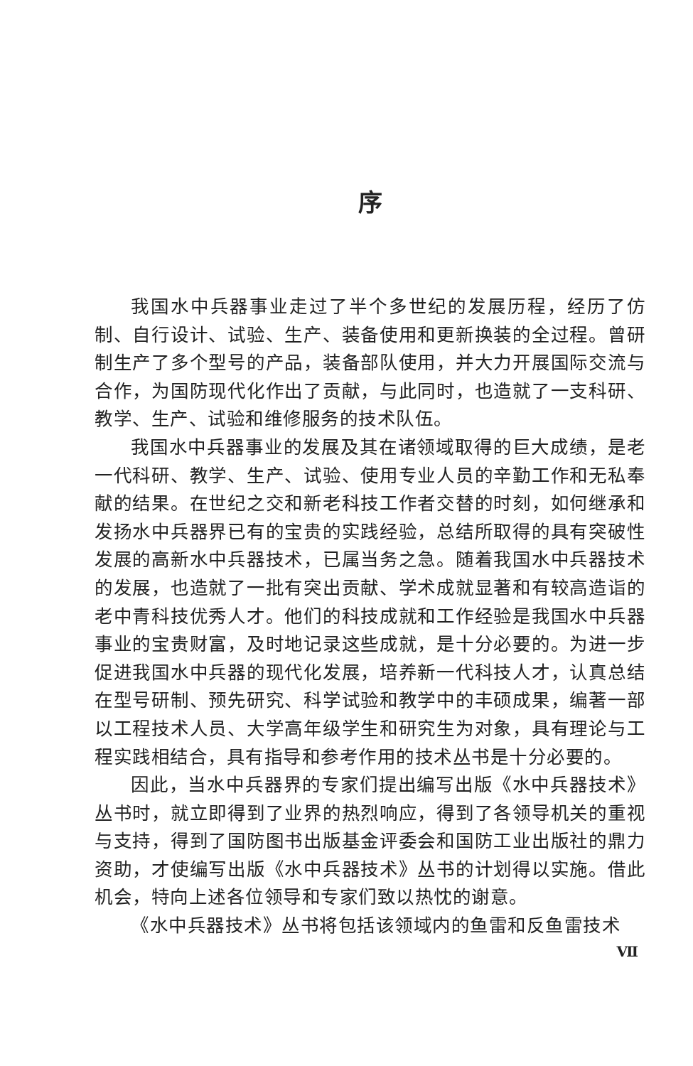序
我国水中兵器事业走过了半个多世纪的发展历程，经历了仿制、自行设计、试验、生产、装备使用和更新换装的全过程。曾研制生产了多个型号的产品，装备部队使用，并大力开展国际交流与合作，为国防现代化作出了贡献，与此同时，也造就了一支科研、教学、生产、试验和维修服务的技术队伍。
我国水中兵器事业的发展及其在诸领域取得的巨大成绩，是老一代科研、教学、生产、试验、使用专业人员的辛勤工作和无私奉献的结果。在世纪之交和新老科技工作者交替的时刻，如何继承和发扬水中兵器界已有的宝贵的实践经验，总结所取得的具有突破性发展的高新水中兵器技术，已属当务之急。随着我国水中兵器技术的发展，也造就了一批有突出贡献、学术成就显著和有较高造诣的老中青科技优秀人才。他们的科技成就和工作经验是我国水中兵器事业的宝贵财富，及时地记录这些成就，是十分必要的。为进一步促进我国水中兵器的现代化发展，培养新一代科技人才，认真总结在型号研制、预先研究、科学试验和教学中的丰硕成果，编著一部以工程技术人员、大学高年级学生和研究生为对象，具有理论与工程实践相结合，具有指导和参考作用的技术丛书是十分必要的。
因此，当水中兵器界的专家们提出编写出版《水中兵器技术》丛书时，就立即得到了业界的热烈响应，得到了各领导机关的重视与支持，得到了国防图书出版基金评委会和国防工业出版社的鼎力资助，才使编写出版《水中兵器技术》丛书的计划得以实施。借此机会，特向上述各位领导和专家们致以热忱的谢意。
《水中兵器技术》丛书将包括该领域内的鱼雷和反鱼雷技术
Ⅶ